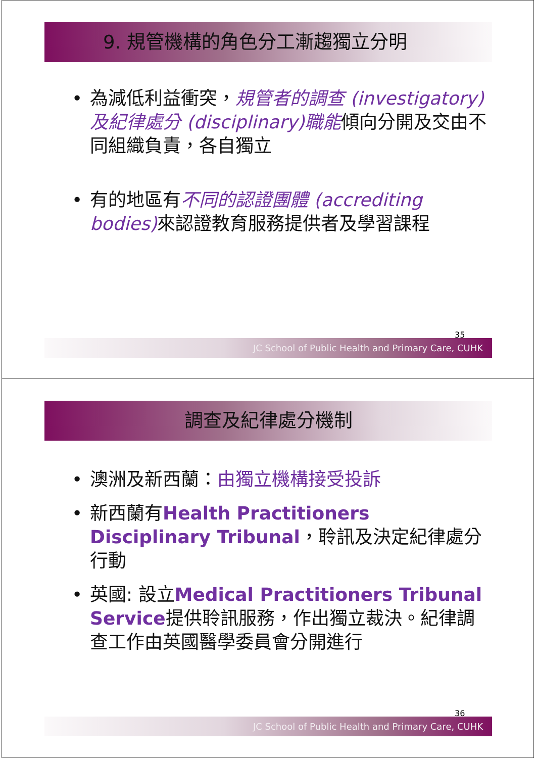9. 規管機構的角色分工漸趨獨立分明
• 為減低利益衝突，規管者的調查 (investigatory) 及紀律處分 (disciplinary)職能傾向分開及交由不同組織負責，各自獨立
• 有的地區有不同的認證團體 (accrediting bodies) 來認證教育服務提供者及學習課程
35
JC School of Public Health and Primary Care, CUHK
調查及紀律處分機制
• 澳洲及新西蘭：由獨立機構接受投訴
• 新西蘭有Health Practitioners Disciplinary Tribunal，聆訊及決定紀律處分行動
• 英國: 設立Medical Practitioners Tribunal Service提供聆訊服務，作出獨立裁決。紀律調查工作由英國醫學委員會分開進行
36
JC School of Public Health and Primary Care, CUHK